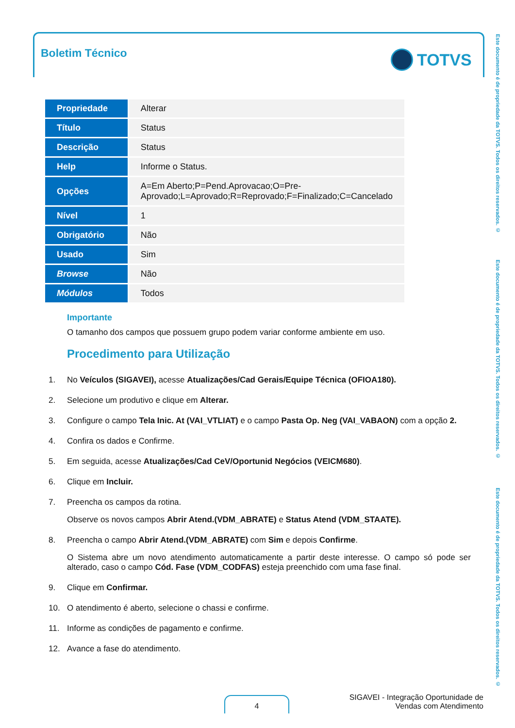Boletim Técnico TOTVS
Este documento é de propriedade da TOTVS. Todos os direitos reservados. ©
Este documento é de propriedade da TOTVS. Todos os direitos reservados. ©
Este documento é de propriedade da TOTVS. Todos os direitos reservados. ©
| Propriedade | Alterar |
| Título | Status |
| Descrição | Status |
| Help | Informe o Status. |
| Opções | A=Em Aberto;P=Pend.Aprovacao;O=Pre-Aprovado;L=Aprovado;R=Reprovado;F=Finalizado;C=Cancelado |
| Nível | 1 |
| Obrigatório | Não |
| Usado | Sim |
| Browse | Não |
| Módulos | Todos |
Importante
O tamanho dos campos que possuem grupo podem variar conforme ambiente em uso.
Procedimento para Utilização
1. No Veículos (SIGAVEI), acesse Atualizações/Cad Gerais/Equipe Técnica (OFIOA180).
2. Selecione um produtivo e clique em Alterar.
3. Configure o campo Tela Inic. At (VAI_VTLIAT) e o campo Pasta Op. Neg (VAI_VABAON) com a opção 2.
4. Confira os dados e Confirme.
5. Em seguida, acesse Atualizações/Cad CeV/Oportunid Negócios (VEICM680).
6. Clique em Incluir.
7. Preencha os campos da rotina.
Observe os novos campos Abrir Atend.(VDM_ABRATE) e Status Atend (VDM_STAATE).
8. Preencha o campo Abrir Atend.(VDM_ABRATE) com Sim e depois Confirme.
O Sistema abre um novo atendimento automaticamente a partir deste interesse. O campo só pode ser alterado, caso o campo Cód. Fase (VDM_CODFAS) esteja preenchido com uma fase final.
9. Clique em Confirmar.
10. O atendimento é aberto, selecione o chassi e confirme.
11. Informe as condições de pagamento e confirme.
12. Avance a fase do atendimento.
4
SIGAVEI - Integração Oportunidade de
Vendas com Atendimento